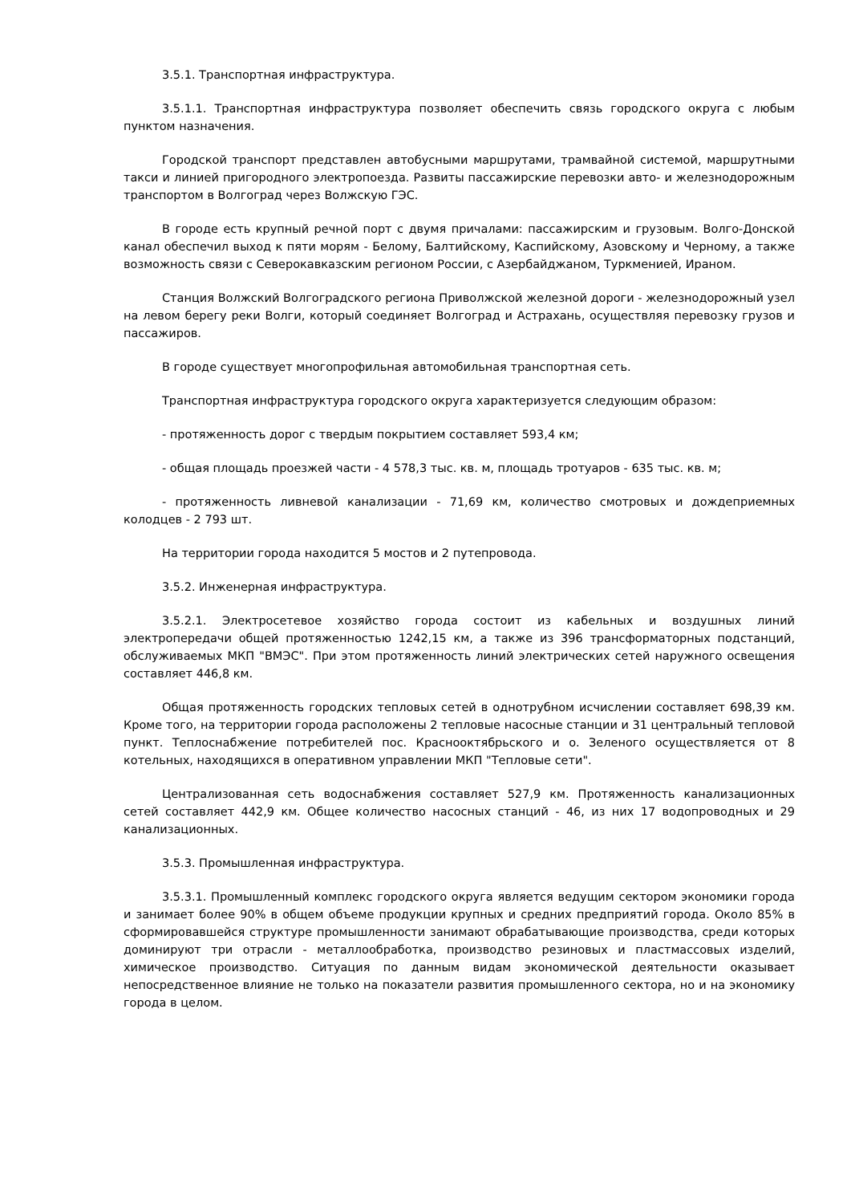3.5.1. Транспортная инфраструктура.
3.5.1.1. Транспортная инфраструктура позволяет обеспечить связь городского округа с любым пунктом назначения.
Городской транспорт представлен автобусными маршрутами, трамвайной системой, маршрутными такси и линией пригородного электропоезда. Развиты пассажирские перевозки авто- и железнодорожным транспортом в Волгоград через Волжскую ГЭС.
В городе есть крупный речной порт с двумя причалами: пассажирским и грузовым. Волго-Донской канал обеспечил выход к пяти морям - Белому, Балтийскому, Каспийскому, Азовскому и Черному, а также возможность связи с Северокавказским регионом России, с Азербайджаном, Туркменией, Ираном.
Станция Волжский Волгоградского региона Приволжской железной дороги - железнодорожный узел на левом берегу реки Волги, который соединяет Волгоград и Астрахань, осуществляя перевозку грузов и пассажиров.
В городе существует многопрофильная автомобильная транспортная сеть.
Транспортная инфраструктура городского округа характеризуется следующим образом:
- протяженность дорог с твердым покрытием составляет 593,4 км;
- общая площадь проезжей части - 4 578,3 тыс. кв. м, площадь тротуаров - 635 тыс. кв. м;
- протяженность ливневой канализации - 71,69 км, количество смотровых и дождеприемных колодцев - 2 793 шт.
На территории города находится 5 мостов и 2 путепровода.
3.5.2. Инженерная инфраструктура.
3.5.2.1. Электросетевое хозяйство города состоит из кабельных и воздушных линий электропередачи общей протяженностью 1242,15 км, а также из 396 трансформаторных подстанций, обслуживаемых МКП "ВМЭС". При этом протяженность линий электрических сетей наружного освещения составляет 446,8 км.
Общая протяженность городских тепловых сетей в однотрубном исчислении составляет 698,39 км. Кроме того, на территории города расположены 2 тепловые насосные станции и 31 центральный тепловой пункт. Теплоснабжение потребителей пос. Краснооктябрьского и о. Зеленого осуществляется от 8 котельных, находящихся в оперативном управлении МКП "Тепловые сети".
Централизованная сеть водоснабжения составляет 527,9 км. Протяженность канализационных сетей составляет 442,9 км. Общее количество насосных станций - 46, из них 17 водопроводных и 29 канализационных.
3.5.3. Промышленная инфраструктура.
3.5.3.1. Промышленный комплекс городского округа является ведущим сектором экономики города и занимает более 90% в общем объеме продукции крупных и средних предприятий города. Около 85% в сформировавшейся структуре промышленности занимают обрабатывающие производства, среди которых доминируют три отрасли - металлообработка, производство резиновых и пластмассовых изделий, химическое производство. Ситуация по данным видам экономической деятельности оказывает непосредственное влияние не только на показатели развития промышленного сектора, но и на экономику города в целом.